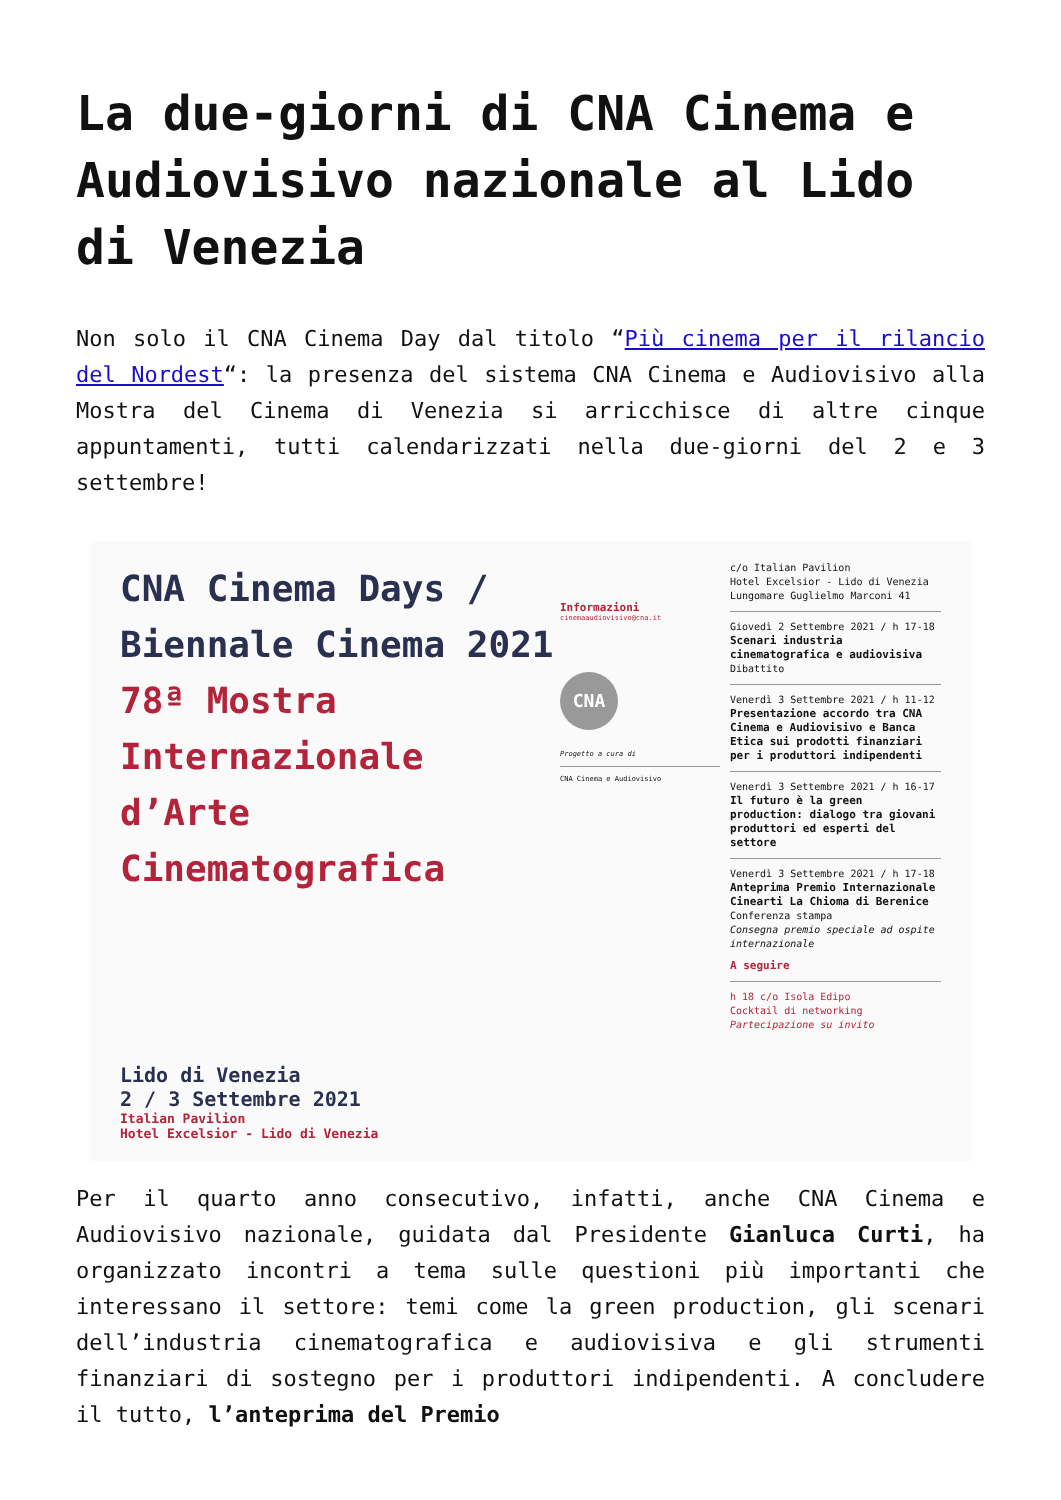La due-giorni di CNA Cinema e Audiovisivo nazionale al Lido di Venezia
Non solo il CNA Cinema Day dal titolo “Più cinema per il rilancio del Nordest“: la presenza del sistema CNA Cinema e Audiovisivo alla Mostra del Cinema di Venezia si arricchisce di altre cinque appuntamenti, tutti calendarizzati nella due-giorni del 2 e 3 settembre!
CNA Cinema Days / Biennale Cinema 2021 78ª Mostra Internazionale d’Arte Cinematografica
Lido di Venezia
2 / 3 Settembre 2021
Italian Pavilion
Hotel Excelsior - Lido di Venezia
Informazioni
cinemaaudiovisivo@cna.it
CNA
Progetto a cura di
CNA Cinema e Audiovisivo
c/o Italian Pavilion
Hotel Excelsior - Lido di Venezia
Lungomare Guglielmo Marconi 41
Giovedì 2 Settembre 2021 / h 17-18
Scenari industria cinematografica e audiovisiva
Dibattito
Venerdì 3 Settembre 2021 / h 11-12
Presentazione accordo tra CNA Cinema e Audiovisivo e Banca Etica sui prodotti finanziari per i produttori indipendenti
Venerdì 3 Settembre 2021 / h 16-17
Il futuro è la green production: dialogo tra giovani produttori ed esperti del settore
Venerdì 3 Settembre 2021 / h 17-18
Anteprima Premio Internazionale Cinearti La Chioma di Berenice
Conferenza stampa
Consegna premio speciale ad ospite internazionale
A seguire
h 18 c/o Isola Edipo
Cocktail di networking
Partecipazione su invito
Per il quarto anno consecutivo, infatti, anche CNA Cinema e Audiovisivo nazionale, guidata dal Presidente Gianluca Curti, ha organizzato incontri a tema sulle questioni più importanti che interessano il settore: temi come la green production, gli scenari dell’industria cinematografica e audiovisiva e gli strumenti finanziari di sostegno per i produttori indipendenti. A concludere il tutto, l’anteprima del Premio